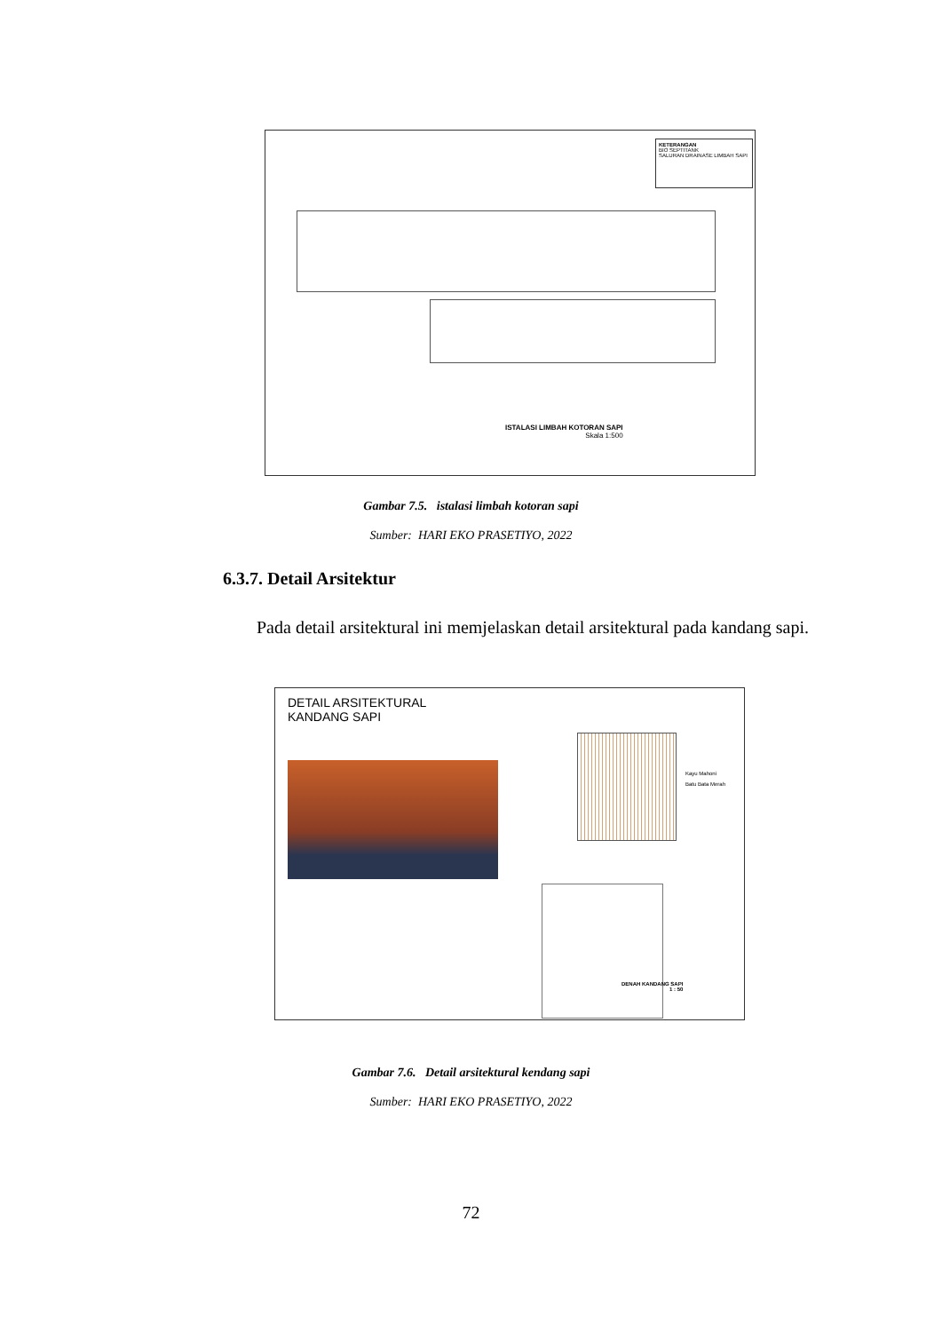KETERANGAN
BIO SEPTITANK
SALURAN DRAINASE LIMBAH SAPI
ISTALASI LIMBAH KOTORAN SAPI
Skala 1:500
Gambar 7.5. istalasi limbah kotoran sapi
Sumber: HARI EKO PRASETIYO, 2022
6.3.7. Detail Arsitektur
Pada detail arsitektural ini memjelaskan detail arsitektural pada kandang sapi.
DETAIL ARSITEKTURAL
KANDANG SAPI
Kayu Mahoni
Batu Bata Merah
DENAH KANDANG SAPI
1 : 50
Gambar 7.6. Detail arsitektural kendang sapi
Sumber: HARI EKO PRASETIYO, 2022
72